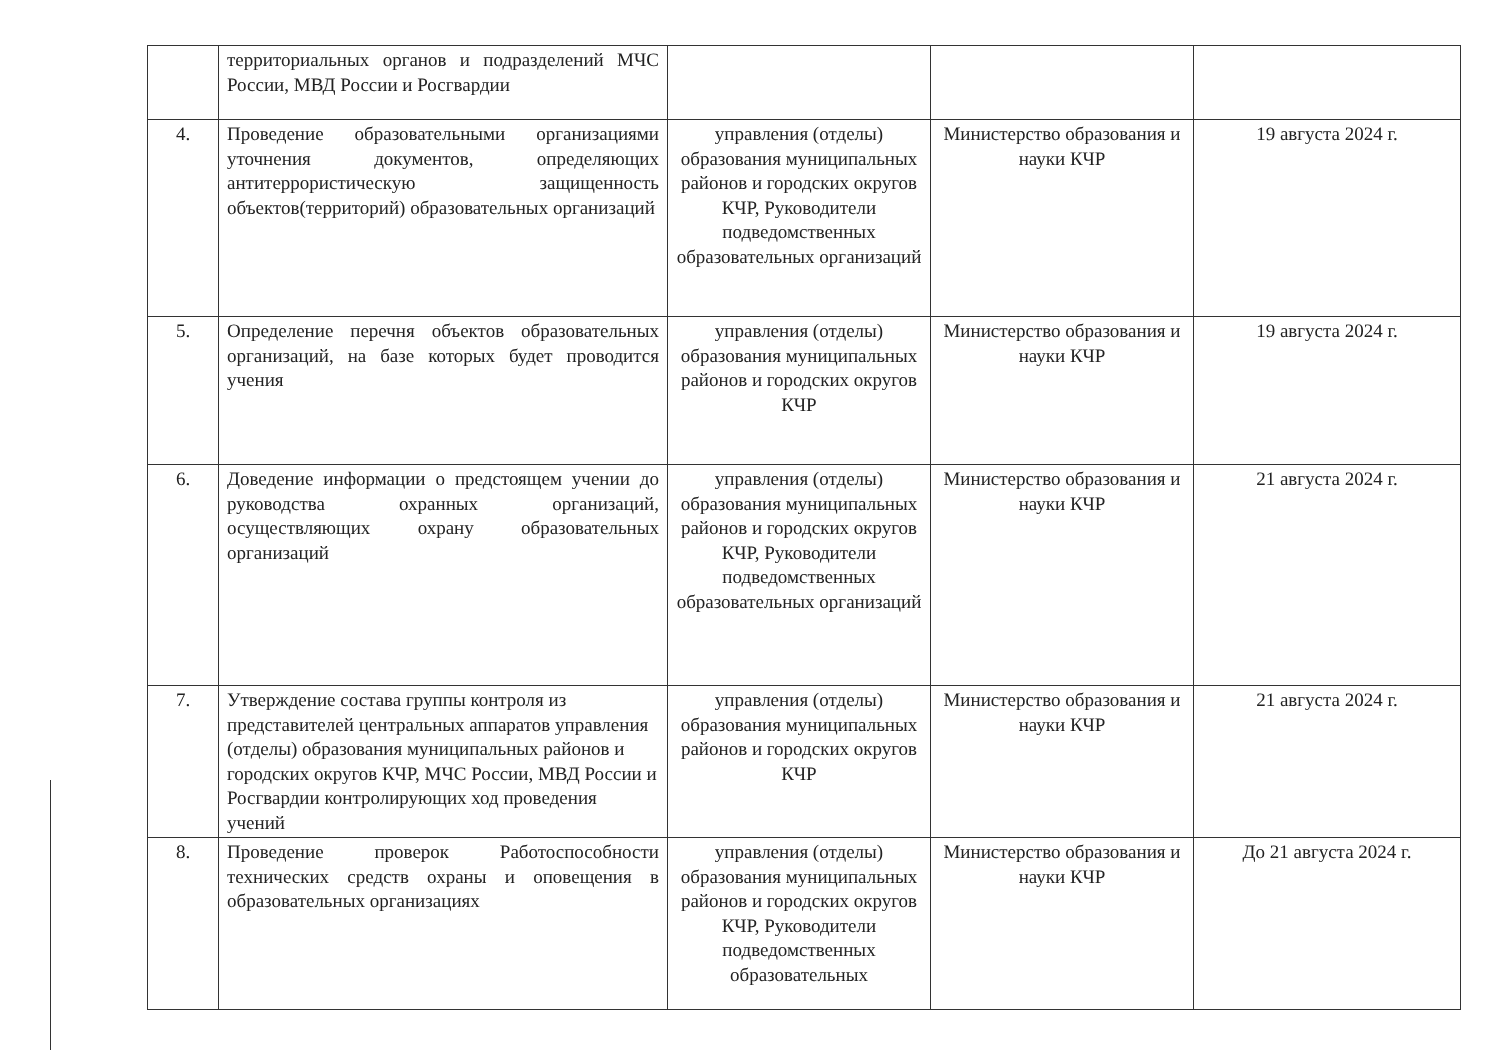| | территориальных органов и подразделений МЧС России, МВД России и Росгвардии | | | |
| 4. | Проведение образовательными организациями уточнения документов, определяющих антитеррористическую защищенность объектов(территорий) образовательных организаций | управления (отделы) образования муниципальных районов и городских округов КЧР, Руководители подведомственных образовательных организаций | Министерство образования и науки КЧР | 19 августа 2024 г. |
| 5. | Определение перечня объектов образовательных организаций, на базе которых будет проводится учения | управления (отделы) образования муниципальных районов и городских округов КЧР | Министерство образования и науки КЧР | 19 августа 2024 г. |
| 6. | Доведение информации о предстоящем учении до руководства охранных организаций, осуществляющих охрану образовательных организаций | управления (отделы) образования муниципальных районов и городских округов КЧР, Руководители подведомственных образовательных организаций | Министерство образования и науки КЧР | 21 августа 2024 г. |
| 7. | Утверждение состава группы контроля из представителей центральных аппаратов управления (отделы) образования муниципальных районов и городских округов КЧР, МЧС России, МВД России и Росгвардии контролирующих ход проведения учений | управления (отделы) образования муниципальных районов и городских округов КЧР | Министерство образования и науки КЧР | 21 августа 2024 г. |
| 8. | Проведение проверок Работоспособности технических средств охраны и оповещения в образовательных организациях | управления (отделы) образования муниципальных районов и городских округов КЧР, Руководители подведомственных образовательных | Министерство образования и науки КЧР | До 21 августа 2024 г. |